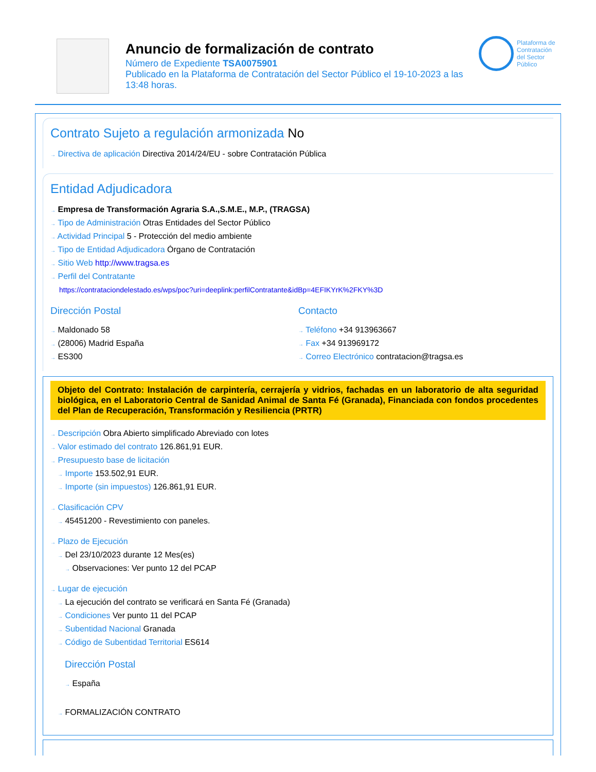Anuncio de formalización de contrato
Número de Expediente TSA0075901
Publicado en la Plataforma de Contratación del Sector Público el 19-10-2023 a las 13:48 horas.
Plataforma de Contratación del Sector Público
Contrato Sujeto a regulación armonizada No
→ Directiva de aplicación Directiva 2014/24/EU - sobre Contratación Pública
Entidad Adjudicadora
→ Empresa de Transformación Agraria S.A.,S.M.E., M.P., (TRAGSA)
→ Tipo de Administración Otras Entidades del Sector Público
→ Actividad Principal 5 - Protección del medio ambiente
→ Tipo de Entidad Adjudicadora Órgano de Contratación
→ Sitio Web http://www.tragsa.es
→ Perfil del Contratante
https://contrataciondelestado.es/wps/poc?uri=deeplink:perfilContratante&idBp=4EFIKYrK%2FKY%3D
Dirección Postal
→ Maldonado 58
→ (28006) Madrid España
→ ES300
Contacto
→ Teléfono +34 913963667
→ Fax +34 913969172
→ Correo Electrónico contratacion@tragsa.es
Objeto del Contrato: Instalación de carpintería, cerrajería y vidrios, fachadas en un laboratorio de alta seguridad biológica, en el Laboratorio Central de Sanidad Animal de Santa Fé (Granada), Financiada con fondos procedentes del Plan de Recuperación, Transformación y Resiliencia (PRTR)
→ Descripción Obra Abierto simplificado Abreviado con lotes
→ Valor estimado del contrato 126.861,91 EUR.
→ Presupuesto base de licitación
→ Importe 153.502,91 EUR.
→ Importe (sin impuestos) 126.861,91 EUR.
→ Clasificación CPV
→ 45451200 - Revestimiento con paneles.
→ Plazo de Ejecución
→ Del 23/10/2023 durante 12 Mes(es)
→ Observaciones: Ver punto 12 del PCAP
→ Lugar de ejecución
→ La ejecución del contrato se verificará en Santa Fé (Granada)
→ Condiciones Ver punto 11 del PCAP
→ Subentidad Nacional Granada
→ Código de Subentidad Territorial ES614
Dirección Postal
→ España
→ FORMALIZACIÓN CONTRATO